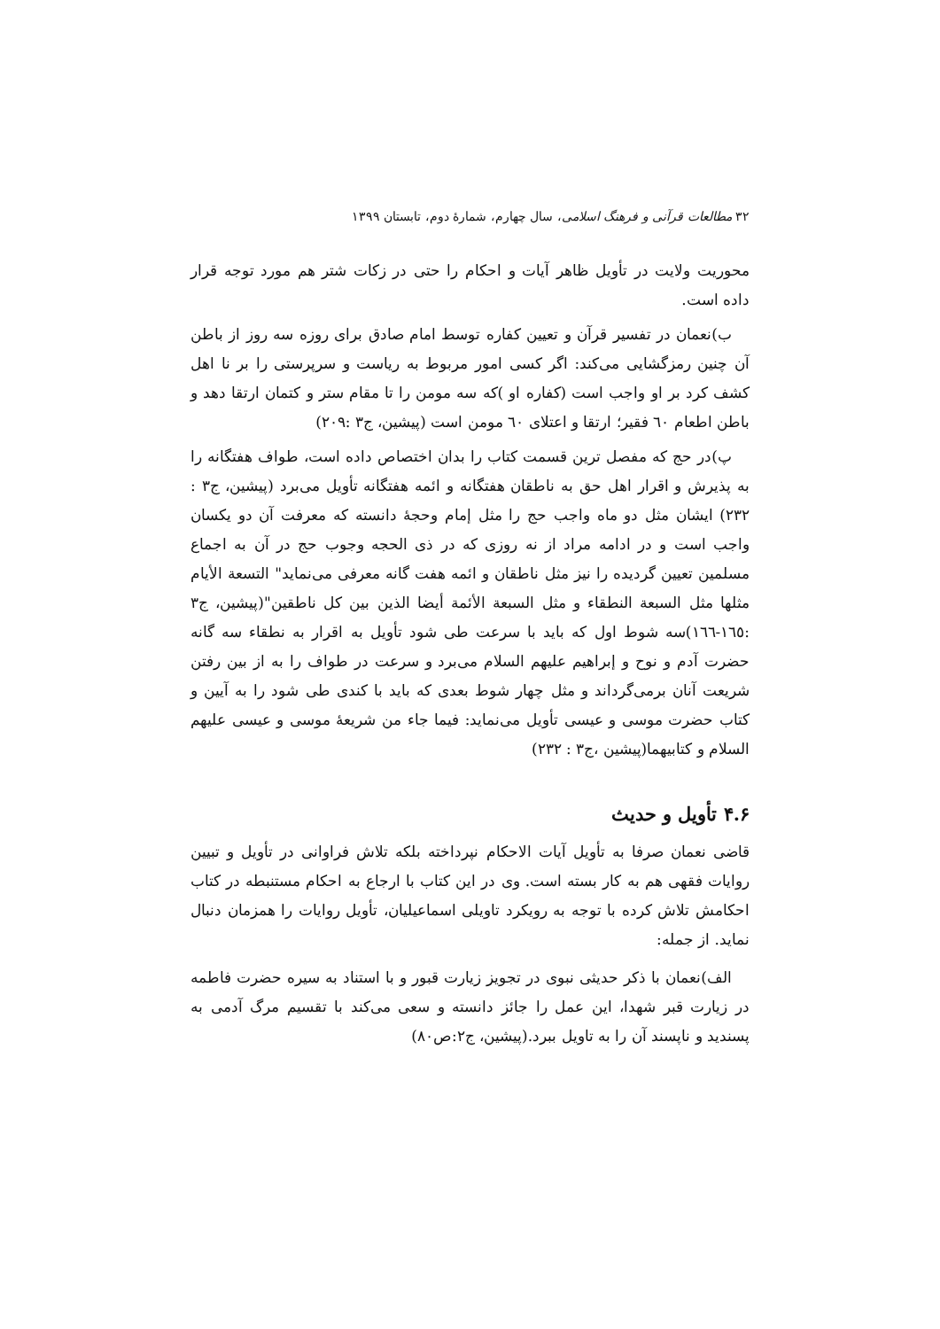۳۲ مطالعات قرآنی و فرهنگ اسلامی، سال چهارم، شمارۀ دوم، تابستان ۱۳۹۹
محوریت ولایت در تأویل ظاهر آیات و احکام را حتی در زکات شتر هم مورد توجه قرار داده است.
ب)نعمان در تفسیر قرآن و تعیین کفاره توسط امام صادق برای روزه سه روز از باطن آن چنین رمزگشایی می‌کند: اگر کسی امور مربوط به ریاست و سرپرستی را بر نا اهل کشف کرد بر او واجب است (کفاره او )که سه مومن را تا مقام ستر و کتمان ارتقا دهد و باطن اطعام ٦٠ فقیر؛ ارتقا و اعتلای ٦٠ مومن است (پیشین، ج۳ :۲۰۹)
پ)در حج که مفصل ترین قسمت کتاب را بدان اختصاص داده است، طواف هفتگانه را به پذیرش و اقرار اهل حق به ناطقان هفتگانه و ائمه هفتگانه تأویل می‌برد (پیشین، ج۳ : ۲۳۲) ایشان مثل دو ماه واجب حج را مثل إمام وحجۀ دانسته که معرفت آن دو یکسان واجب است و در ادامه مراد از نه روزی که در ذی الحجه وجوب حج در آن به اجماع مسلمین تعیین گردیده را نیز مثل ناطقان و ائمه هفت گانه معرفی می‌نماید" التسعة الأيام مثلها مثل السبعة النطقاء و مثل السبعة الأئمة أيضا الذين بين كل ناطقين"(پیشین، ج۳ :١٦٥-١٦٦)سه شوط اول که باید با سرعت طی شود تأویل به اقرار به نطقاء سه گانه حضرت آدم و نوح و إبراهیم علیهم السلام می‌برد و سرعت در طواف را به از بین رفتن شریعت آنان برمی‌گرداند و مثل چهار شوط بعدی که باید با کندی طی شود را به آیین و کتاب حضرت موسی و عیسی تأویل می‌نماید: فيما جاء من شريعۀ موسى و عيسى عليهم السلام و كتابيهما(پیشین ،ج۳ : ۲۳۲)
۴.۶ تأویل و حدیث
قاضی نعمان صرفا به تأویل آیات الاحکام نپرداخته بلکه تلاش فراوانی در تأویل و تبیین روایات فقهی هم به کار بسته است. وی در این کتاب با ارجاع به احکام مستنبطه در کتاب احکامش تلاش کرده با توجه به رویکرد تاویلی اسماعیلیان، تأویل روایات را همزمان دنبال نماید. از جمله:
الف)نعمان با ذکر حدیثی نبوی در تجویز زیارت قبور و با استناد به سیره حضرت فاطمه در زیارت قبر شهدا، این عمل را جائز دانسته و سعی می‌کند با تقسیم مرگ آدمی به پسندید و ناپسند آن را به تاویل ببرد.(پیشین، ج۲:ص۸۰)